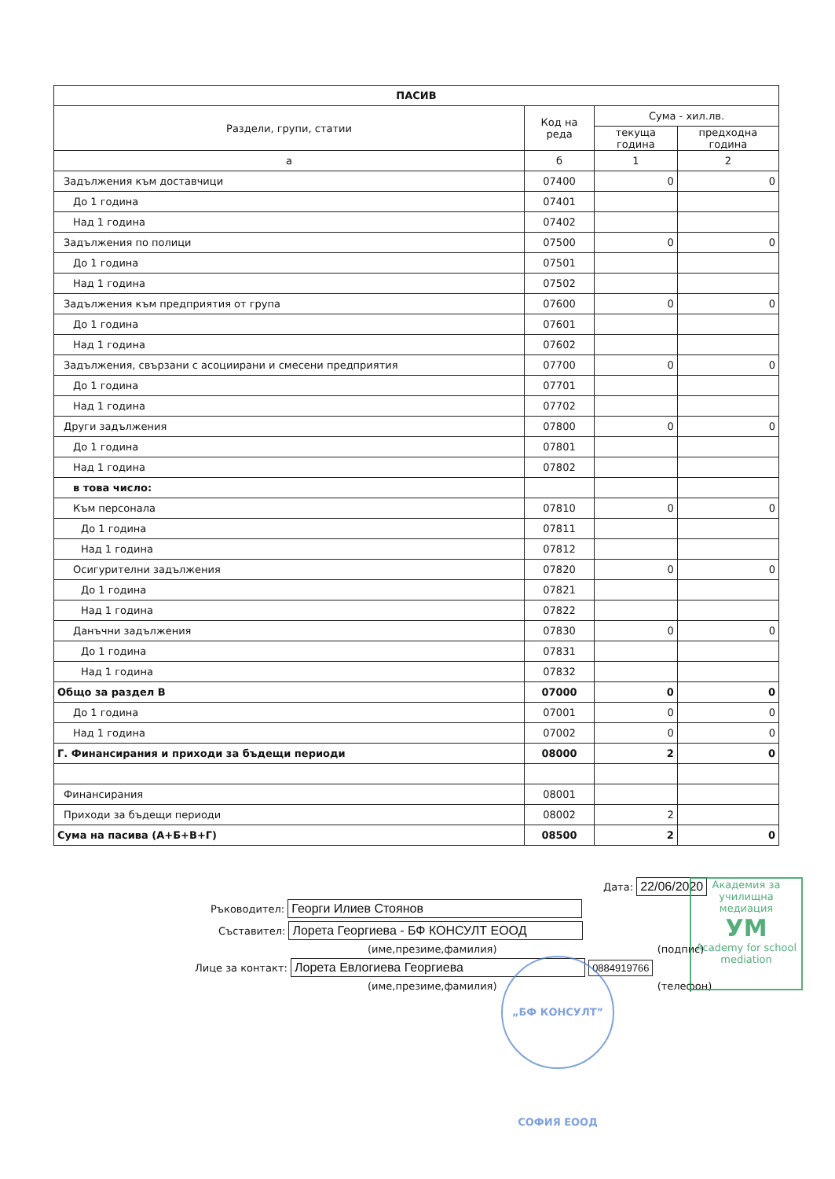| ПАСИВ | | | |
| --- | --- | --- | --- |
| Раздели, групи, статии | Код на реда | Сума - хил.лв. | |
| | | текуща година | предходна година |
| а | б | 1 | 2 |
| Задължения към доставчици | 07400 | 0 | 0 |
| До 1 година | 07401 | | |
| Над 1 година | 07402 | | |
| Задължения по полици | 07500 | 0 | 0 |
| До 1 година | 07501 | | |
| Над 1 година | 07502 | | |
| Задължения към предприятия от група | 07600 | 0 | 0 |
| До 1 година | 07601 | | |
| Над 1 година | 07602 | | |
| Задължения, свързани с асоциирани и смесени предприятия | 07700 | 0 | 0 |
| До 1 година | 07701 | | |
| Над 1 година | 07702 | | |
| Други задължения | 07800 | 0 | 0 |
| До 1 година | 07801 | | |
| Над 1 година | 07802 | | |
| в това число: | | | |
| Към персонала | 07810 | 0 | 0 |
| До 1 година | 07811 | | |
| Над 1 година | 07812 | | |
| Осигурителни задължения | 07820 | 0 | 0 |
| До 1 година | 07821 | | |
| Над 1 година | 07822 | | |
| Данъчни задължения | 07830 | 0 | 0 |
| До 1 година | 07831 | | |
| Над 1 година | 07832 | | |
| Общо за раздел В | 07000 | 0 | 0 |
| До 1 година | 07001 | 0 | 0 |
| Над 1 година | 07002 | 0 | 0 |
| Г. Финансирания и приходи за бъдещи периоди | 08000 | 2 | 0 |
| Финансирания | 08001 | | |
| Приходи за бъдещи периоди | 08002 | 2 | |
| Сума на пасива (А+Б+В+Г) | 08500 | 2 | 0 |
Дата: 22/06/2020
Ръководител: Георги Илиев Стоянов
Съставител: Лорета Георгиева - БФ КОНСУЛТ ЕООД
(име,презиме,фамилия) (подпис)
Лице за контакт: Лорета Евлогиева Георгиева 0884919766
(име,презиме,фамилия) (телефон)
„БФ КОНСУЛТ” СОФИЯ ЕООД
Академия за училищна медиация
УМ
Academy for school mediation